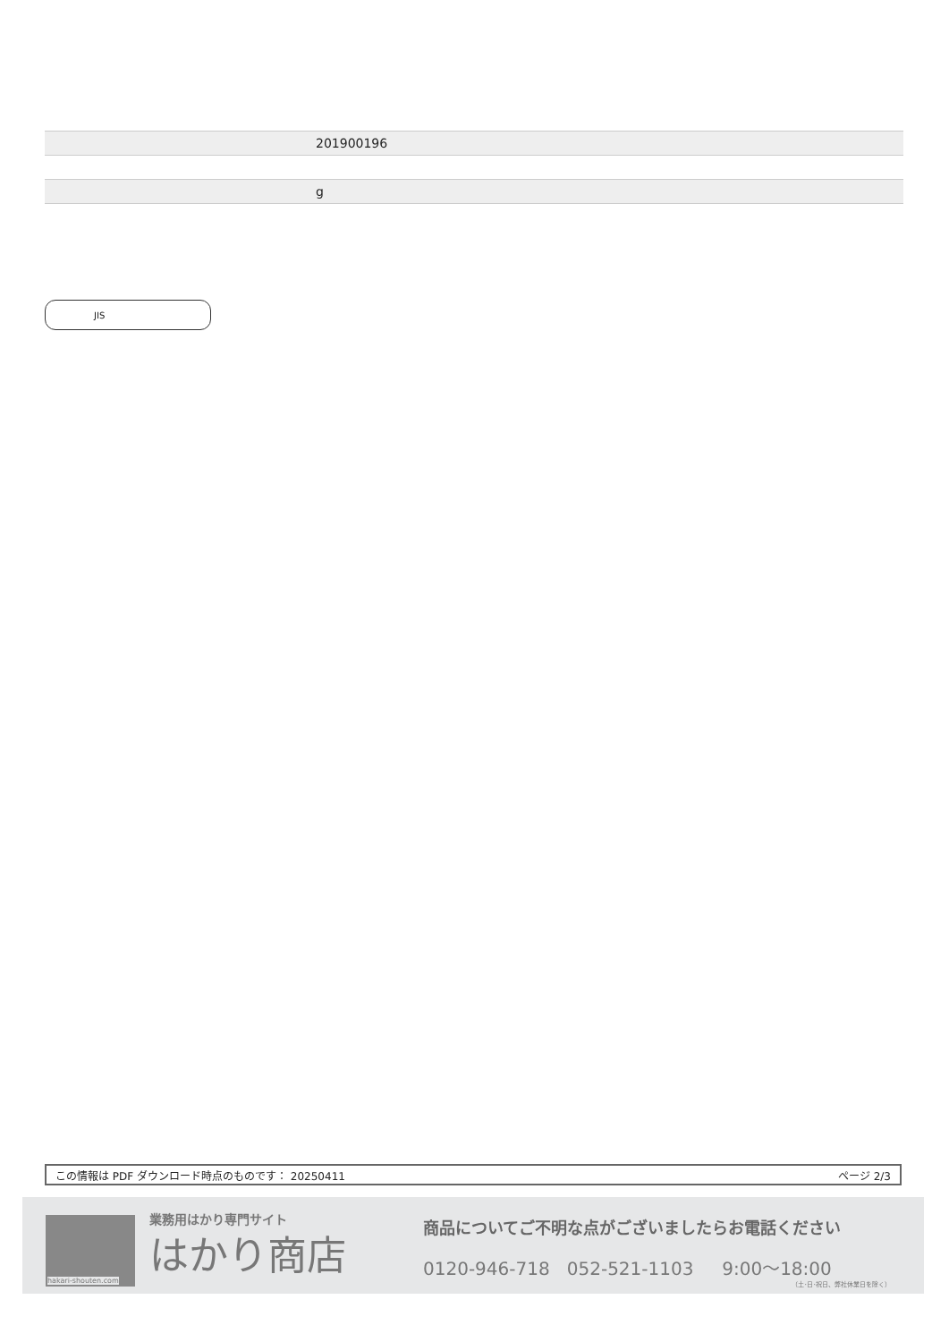| | 201900196 |
| | g |
JIS
この情報は PDF ダウンロード時点のものです： 20250411 ページ 2/3
hakari-shouten.com 業務用はかり専門サイト
はかり商店
商品についてご不明な点がございましたらお電話ください
0120-946-718 052-521-1103 9:00～18:00
（土･日･祝日、弊社休業日を除く）